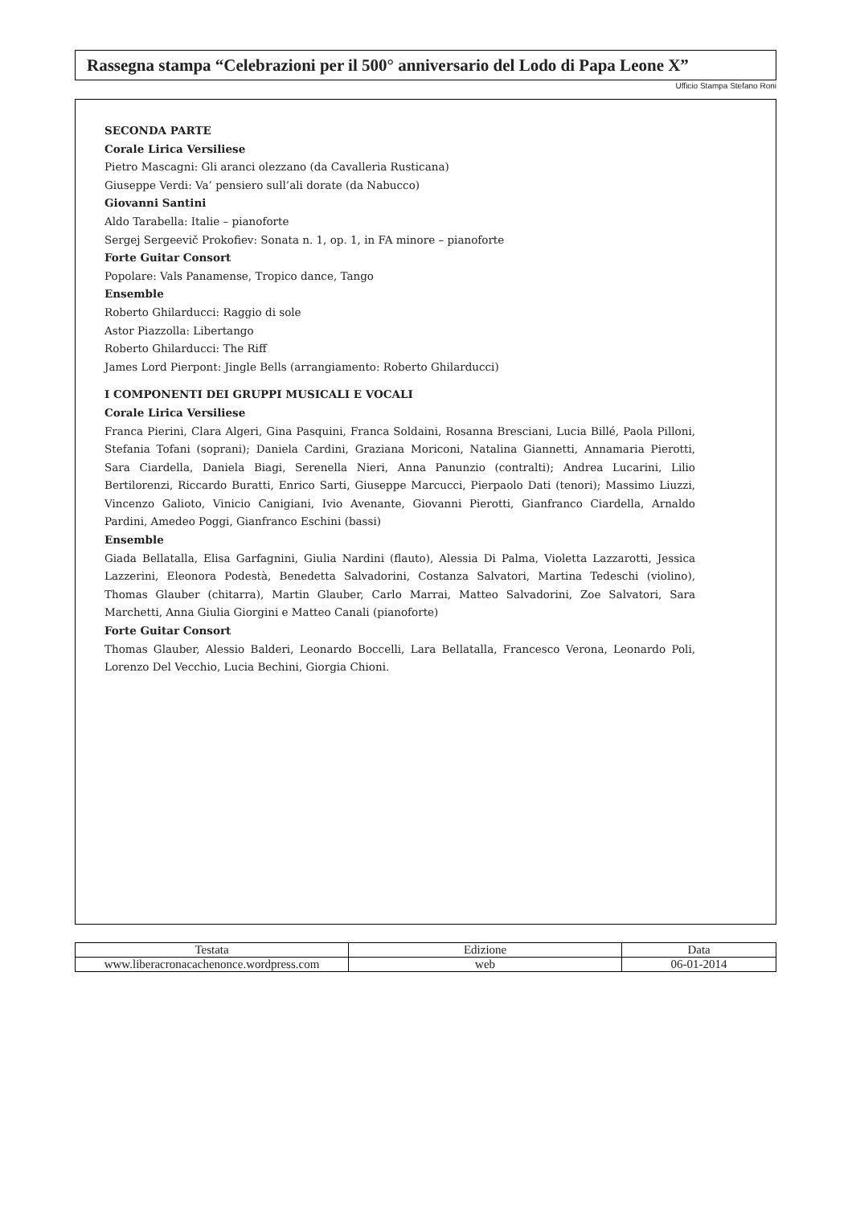Rassegna stampa “Celebrazioni per il 500° anniversario del Lodo di Papa Leone X”
Ufficio Stampa Stefano Roni
SECONDA PARTE
Corale Lirica Versiliese
Pietro Mascagni: Gli aranci olezzano (da Cavalleria Rusticana)
Giuseppe Verdi: Va’ pensiero sull’ali dorate (da Nabucco)
Giovanni Santini
Aldo Tarabella: Italie – pianoforte
Sergej Sergeevič Prokofiev: Sonata n. 1, op. 1, in FA minore – pianoforte
Forte Guitar Consort
Popolare: Vals Panamense, Tropico dance, Tango
Ensemble
Roberto Ghilarducci: Raggio di sole
Astor Piazzolla: Libertango
Roberto Ghilarducci: The Riff
James Lord Pierpont: Jingle Bells (arrangiamento: Roberto Ghilarducci)
I COMPONENTI DEI GRUPPI MUSICALI E VOCALI
Corale Lirica Versiliese
Franca Pierini, Clara Algeri, Gina Pasquini, Franca Soldaini, Rosanna Bresciani, Lucia Billé, Paola Pilloni, Stefania Tofani (soprani); Daniela Cardini, Graziana Moriconi, Natalina Giannetti, Annamaria Pierotti, Sara Ciardella, Daniela Biagi, Serenella Nieri, Anna Panunzio (contralti); Andrea Lucarini, Lilio Bertilorenzi, Riccardo Buratti, Enrico Sarti, Giuseppe Marcucci, Pierpaolo Dati (tenori); Massimo Liuzzi, Vincenzo Galioto, Vinicio Canigiani, Ivio Avenante, Giovanni Pierotti, Gianfranco Ciardella, Arnaldo Pardini, Amedeo Poggi, Gianfranco Eschini (bassi)
Ensemble
Giada Bellatalla, Elisa Garfagnini, Giulia Nardini (flauto), Alessia Di Palma, Violetta Lazzarotti, Jessica Lazzerini, Eleonora Podestà, Benedetta Salvadorini, Costanza Salvatori, Martina Tedeschi (violino), Thomas Glauber (chitarra), Martin Glauber, Carlo Marrai, Matteo Salvadorini, Zoe Salvatori, Sara Marchetti, Anna Giulia Giorgini e Matteo Canali (pianoforte)
Forte Guitar Consort
Thomas Glauber, Alessio Balderi, Leonardo Boccelli, Lara Bellatalla, Francesco Verona, Leonardo Poli, Lorenzo Del Vecchio, Lucia Bechini, Giorgia Chioni.
| Testata | Edizione | Data |
| --- | --- | --- |
| www.liberacronacachenonce.wordpress.com | web | 06-01-2014 |